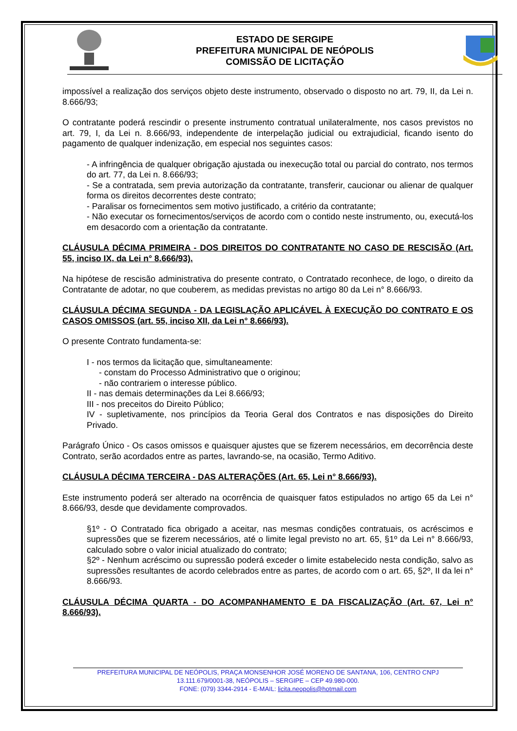ESTADO DE SERGIPE
PREFEITURA MUNICIPAL DE NEÓPOLIS
COMISSÃO DE LICITAÇÃO
impossível a realização dos serviços objeto deste instrumento, observado o disposto no art. 79, II, da Lei n. 8.666/93;
O contratante poderá rescindir o presente instrumento contratual unilateralmente, nos casos previstos no art. 79, I, da Lei n. 8.666/93, independente de interpelação judicial ou extrajudicial, ficando isento do pagamento de qualquer indenização, em especial nos seguintes casos:
- A infringência de qualquer obrigação ajustada ou inexecução total ou parcial do contrato, nos termos do art. 77, da Lei n. 8.666/93;
- Se a contratada, sem previa autorização da contratante, transferir, caucionar ou alienar de qualquer forma os direitos decorrentes deste contrato;
- Paralisar os fornecimentos sem motivo justificado, a critério da contratante;
- Não executar os fornecimentos/serviços de acordo com o contido neste instrumento, ou, executá-los em desacordo com a orientação da contratante.
CLÁUSULA DÉCIMA PRIMEIRA - DOS DIREITOS DO CONTRATANTE NO CASO DE RESCISÃO (Art. 55, inciso IX, da Lei n° 8.666/93).
Na hipótese de rescisão administrativa do presente contrato, o Contratado reconhece, de logo, o direito da Contratante de adotar, no que couberem, as medidas previstas no artigo 80 da Lei n° 8.666/93.
CLÁUSULA DÉCIMA SEGUNDA - DA LEGISLAÇÃO APLICÁVEL À EXECUÇÃO DO CONTRATO E OS CASOS OMISSOS (art. 55, inciso XII, da Lei n° 8.666/93).
O presente Contrato fundamenta-se:
I - nos termos da licitação que, simultaneamente:
- constam do Processo Administrativo que o originou;
- não contrariem o interesse público.
II - nas demais determinações da Lei 8.666/93;
III - nos preceitos do Direito Público;
IV - supletivamente, nos princípios da Teoria Geral dos Contratos e nas disposições do Direito Privado.
Parágrafo Único - Os casos omissos e quaisquer ajustes que se fizerem necessários, em decorrência deste Contrato, serão acordados entre as partes, lavrando-se, na ocasião, Termo Aditivo.
CLÁUSULA DÉCIMA TERCEIRA - DAS ALTERAÇÕES (Art. 65, Lei n° 8.666/93).
Este instrumento poderá ser alterado na ocorrência de quaisquer fatos estipulados no artigo 65 da Lei n° 8.666/93, desde que devidamente comprovados.
§1º - O Contratado fica obrigado a aceitar, nas mesmas condições contratuais, os acréscimos e supressões que se fizerem necessários, até o limite legal previsto no art. 65, §1º da Lei n° 8.666/93, calculado sobre o valor inicial atualizado do contrato;
§2º - Nenhum acréscimo ou supressão poderá exceder o limite estabelecido nesta condição, salvo as supressões resultantes de acordo celebrados entre as partes, de acordo com o art. 65, §2º, II da lei n° 8.666/93.
CLÁUSULA DÉCIMA QUARTA - DO ACOMPANHAMENTO E DA FISCALIZAÇÃO (Art. 67, Lei n° 8.666/93).
PREFEITURA MUNICIPAL DE NEÓPOLIS, PRAÇA MONSENHOR JOSÉ MORENO DE SANTANA, 106, CENTRO CNPJ
13.111.679/0001-38, NEÓPOLIS – SERGIPE – CEP 49.980-000.
FONE: (079) 3344-2914 - E-MAIL: licita.neopolis@hotmail.com